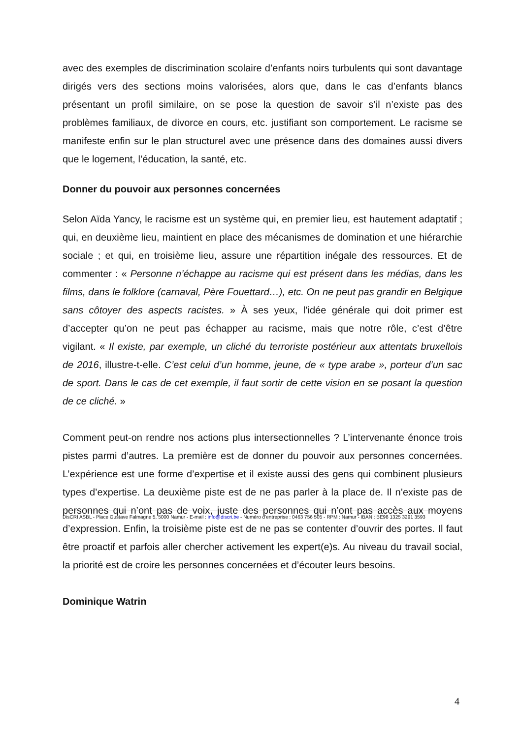avec des exemples de discrimination scolaire d’enfants noirs turbulents qui sont davantage dirigés vers des sections moins valorisées, alors que, dans le cas d’enfants blancs présentant un profil similaire, on se pose la question de savoir s’il n’existe pas des problèmes familiaux, de divorce en cours, etc. justifiant son comportement. Le racisme se manifeste enfin sur le plan structurel avec une présence dans des domaines aussi divers que le logement, l’éducation, la santé, etc.
Donner du pouvoir aux personnes concernées
Selon Aïda Yancy, le racisme est un système qui, en premier lieu, est hautement adaptatif ; qui, en deuxième lieu, maintient en place des mécanismes de domination et une hiérarchie sociale ; et qui, en troisième lieu, assure une répartition inégale des ressources. Et de commenter : « Personne n’échappe au racisme qui est présent dans les médias, dans les films, dans le folklore (carnaval, Père Fouettard…), etc. On ne peut pas grandir en Belgique sans côtoyer des aspects racistes. » À ses yeux, l’idée générale qui doit primer est d’accepter qu’on ne peut pas échapper au racisme, mais que notre rôle, c’est d’être vigilant. « Il existe, par exemple, un cliché du terroriste postérieur aux attentats bruxellois de 2016, illustre-t-elle. C’est celui d’un homme, jeune, de « type arabe », porteur d’un sac de sport. Dans le cas de cet exemple, il faut sortir de cette vision en se posant la question de ce cliché. »
Comment peut-on rendre nos actions plus intersectionnelles ? L’intervenante énonce trois pistes parmi d’autres. La première est de donner du pouvoir aux personnes concernées. L’expérience est une forme d’expertise et il existe aussi des gens qui combinent plusieurs types d’expertise. La deuxième piste est de ne pas parler à la place de. Il n’existe pas de personnes qui n’ont pas de voix, juste des personnes qui n’ont pas accès aux moyens d’expression. Enfin, la troisième piste est de ne pas se contenter d’ouvrir des portes. Il faut être proactif et parfois aller chercher activement les expert(e)s. Au niveau du travail social, la priorité est de croire les personnes concernées et d’écouter leurs besoins.
Dominique Watrin
DisCRI ASBL - Place Gustave Falmagne 5, 5000 Namur - E-mail : info@discri.be - Numéro d’entreprise : 0463 756 505 - RPM : Namur - IBAN : BE98 1325 3291 3593
4